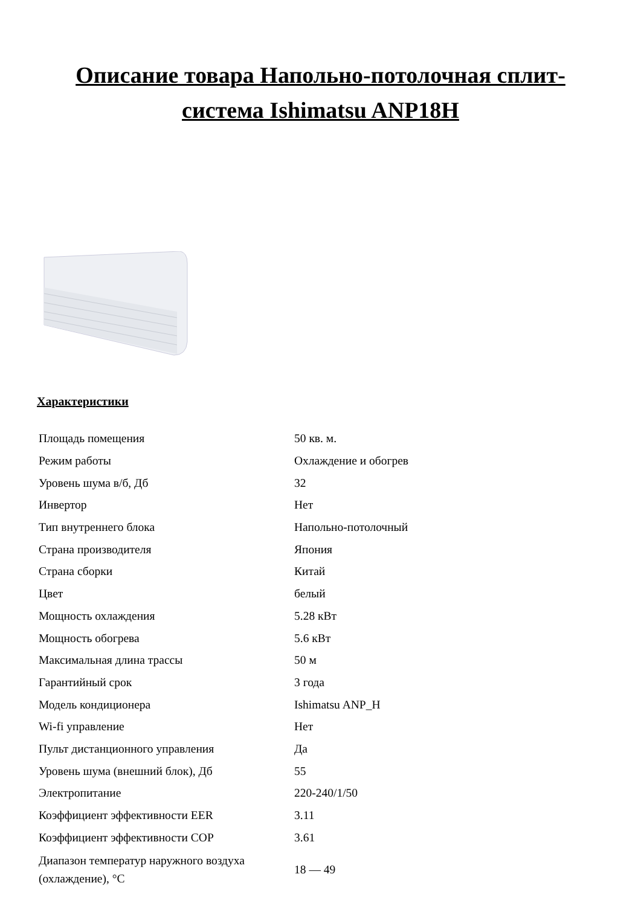Описание товара Напольно-потолочная сплит-
система Ishimatsu ANP18H
Характеристики
| Площадь помещения | 50 кв. м. |
| Режим работы | Охлаждение и обогрев |
| Уровень шума в/б, Дб | 32 |
| Инвертор | Нет |
| Тип внутреннего блока | Напольно-потолочный |
| Страна производителя | Япония |
| Страна сборки | Китай |
| Цвет | белый |
| Мощность охлаждения | 5.28 кВт |
| Мощность обогрева | 5.6 кВт |
| Максимальная длина трассы | 50 м |
| Гарантийный срок | 3 года |
| Модель кондиционера | Ishimatsu ANP_H |
| Wi-fi управление | Нет |
| Пульт дистанционного управления | Да |
| Уровень шума (внешний блок), Дб | 55 |
| Электропитание | 220-240/1/50 |
| Коэффициент эффективности EER | 3.11 |
| Коэффициент эффективности COP | 3.61 |
| Диапазон температур наружного воздуха (охлаждение), °C | 18 — 49 |